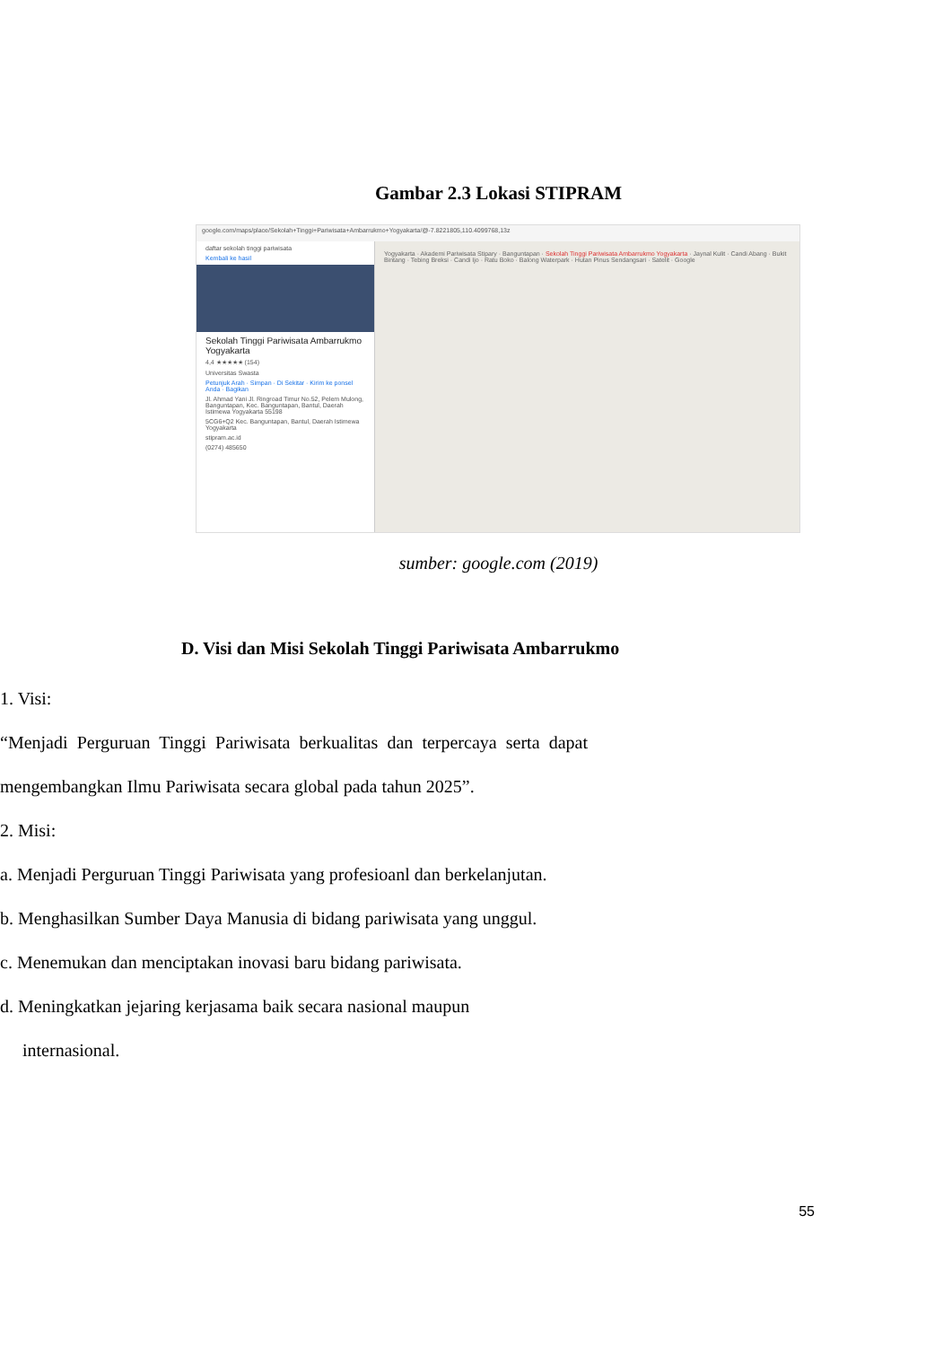Gambar 2.3 Lokasi STIPRAM
google.com/maps/place/Sekolah+Tinggi+Pariwisata+Ambarrukmo+Yogyakarta/@-7.8221805,110.4099768,13z
daftar sekolah tinggi pariwisata
Kembali ke hasil
Sekolah Tinggi Pariwisata Ambarrukmo Yogyakarta
4,4 ★★★★★ (154)
Universitas Swasta
Petunjuk Arah · Simpan · Di Sekitar · Kirim ke ponsel Anda · Bagikan
Jl. Ahmad Yani Jl. Ringroad Timur No.52, Pelem Mulong, Banguntapan, Kec. Banguntapan, Bantul, Daerah Istimewa Yogyakarta 55198
5CG6+Q2 Kec. Banguntapan, Bantul, Daerah Istimewa Yogyakarta
stipram.ac.id
(0274) 485650
Yogyakarta · Akademi Pariwisata Stipary · Banguntapan · Sekolah Tinggi Pariwisata Ambarrukmo Yogyakarta · Jaynal Kulit · Candi Abang · Bukit Bintang · Tebing Breksi · Candi Ijo · Ratu Boko · Balong Waterpark · Hutan Pinus Sendangsari · Satelit · Google
sumber: google.com (2019)
D. Visi dan Misi Sekolah Tinggi Pariwisata Ambarrukmo
1. Visi:
“Menjadi Perguruan Tinggi Pariwisata berkualitas dan terpercaya serta dapat mengembangkan Ilmu Pariwisata secara global pada tahun 2025”.
2. Misi:
a. Menjadi Perguruan Tinggi Pariwisata yang profesioanl dan berkelanjutan.
b. Menghasilkan Sumber Daya Manusia di bidang pariwisata yang unggul.
c. Menemukan dan menciptakan inovasi baru bidang pariwisata.
d. Meningkatkan jejaring kerjasama baik secara nasional maupun
internasional.
55